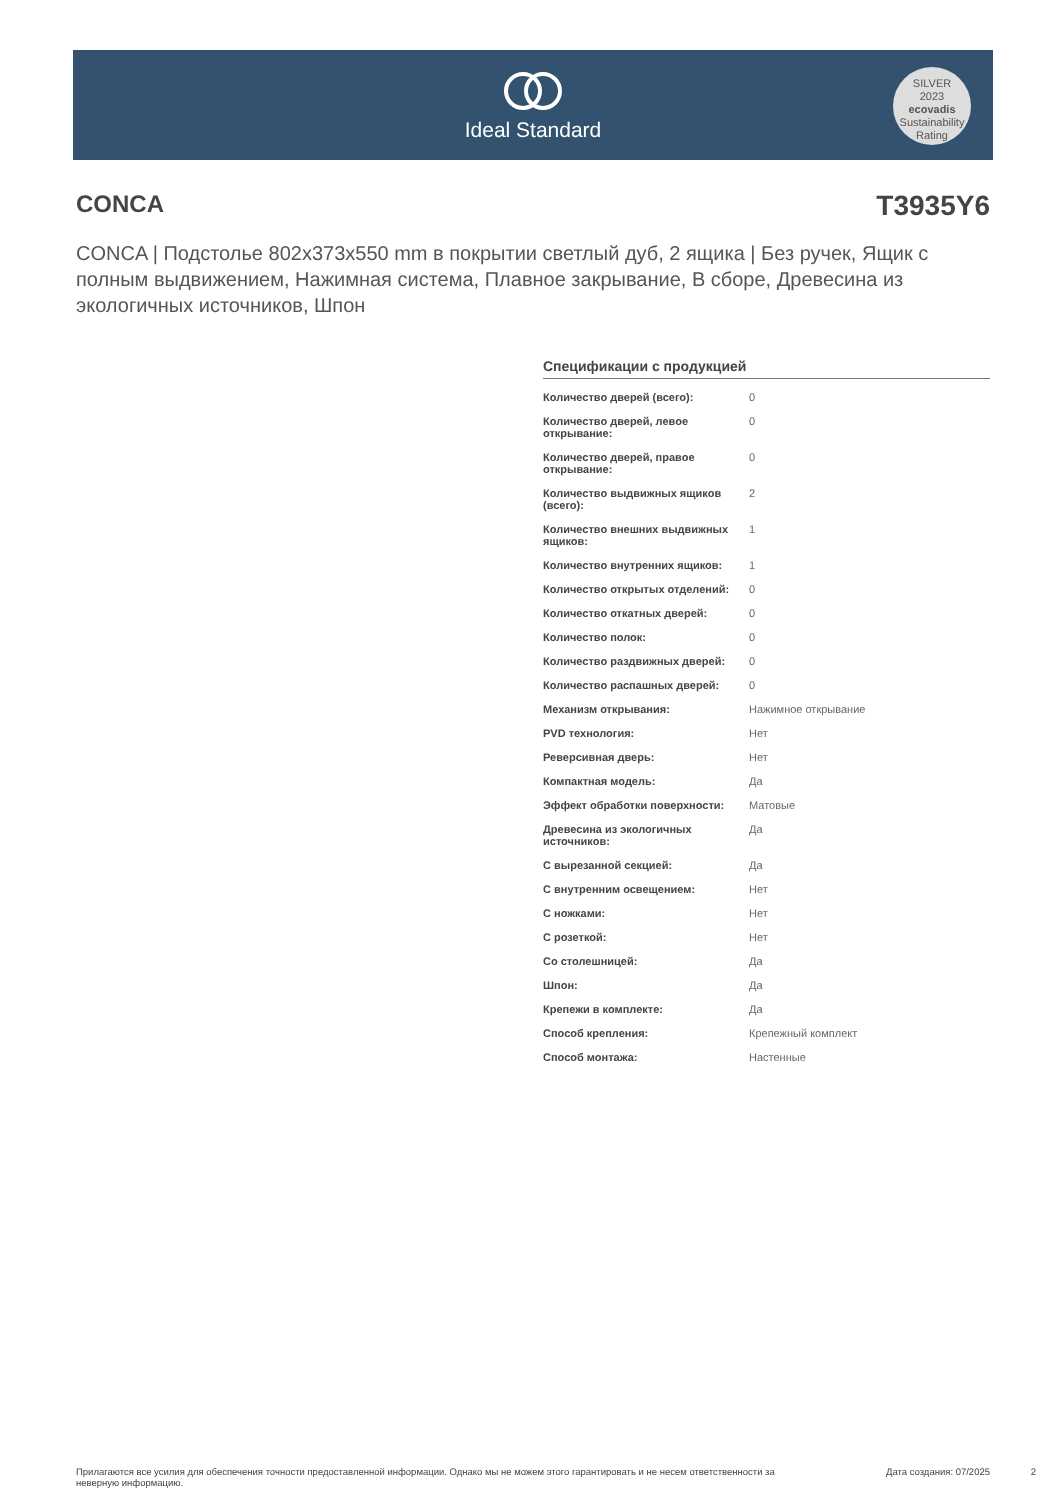Ideal Standard
SILVER
2023
ecovadis
Sustainability Rating
CONCA
T3935Y6
CONCA | Подстолье 802x373x550 mm в покрытии светлый дуб, 2 ящика | Без ручек, Ящик с полным выдвижением, Нажимная система, Плавное закрывание, В сборе, Древесина из экологичных источников, Шпон
Спецификации с продукцией
| Количество дверей (всего): | 0 |
| Количество дверей, левое открывание: | 0 |
| Количество дверей, правое открывание: | 0 |
| Количество выдвижных ящиков (всего): | 2 |
| Количество внешних выдвижных ящиков: | 1 |
| Количество внутренних ящиков: | 1 |
| Количество открытых отделений: | 0 |
| Количество откатных дверей: | 0 |
| Количество полок: | 0 |
| Количество раздвижных дверей: | 0 |
| Количество распашных дверей: | 0 |
| Механизм открывания: | Нажимное открывание |
| PVD технология: | Нет |
| Реверсивная дверь: | Нет |
| Компактная модель: | Да |
| Эффект обработки поверхности: | Матовые |
| Древесина из экологичных источников: | Да |
| С вырезанной секцией: | Да |
| С внутренним освещением: | Нет |
| С ножками: | Нет |
| С розеткой: | Нет |
| Со столешницей: | Да |
| Шпон: | Да |
| Крепежи в комплекте: | Да |
| Способ крепления: | Крепежный комплект |
| Способ монтажа: | Настенные |
Прилагаются все усилия для обеспечения точности предоставленной информации. Однако мы не можем этого гарантировать и не несем ответственности за неверную информацию.
Дата создания: 07/2025 2